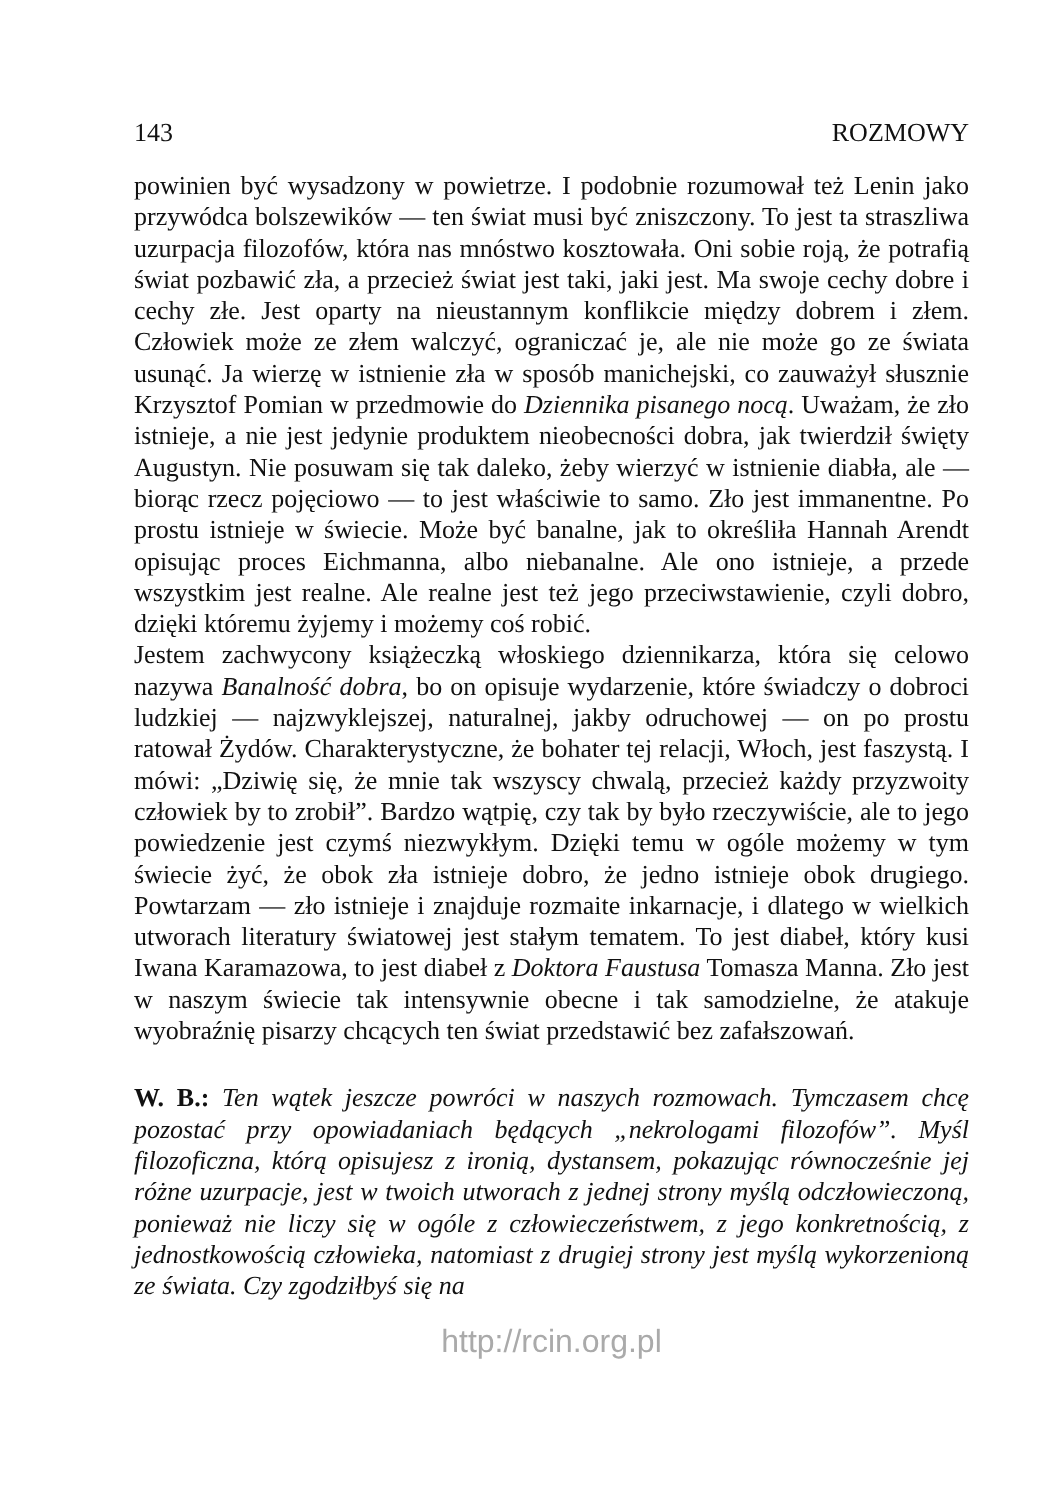143 ROZMOWY
powinien być wysadzony w powietrze. I podobnie rozumował też Lenin jako przywódca bolszewików — ten świat musi być zniszczony. To jest ta straszliwa uzurpacja filozofów, która nas mnóstwo kosztowała. Oni sobie roją, że potrafią świat pozbawić zła, a przecież świat jest taki, jaki jest. Ma swoje cechy dobre i cechy złe. Jest oparty na nieustannym konflikcie między dobrem i złem. Człowiek może ze złem walczyć, ograniczać je, ale nie może go ze świata usunąć. Ja wierzę w istnienie zła w sposób manichejski, co zauważył słusznie Krzysztof Pomian w przedmowie do Dziennika pisanego nocą. Uważam, że zło istnieje, a nie jest jedynie produktem nieobecności dobra, jak twierdził święty Augustyn. Nie posuwam się tak daleko, żeby wierzyć w istnienie diabła, ale — biorąc rzecz pojęciowo — to jest właściwie to samo. Zło jest immanentne. Po prostu istnieje w świecie. Może być banalne, jak to określiła Hannah Arendt opisując proces Eichmanna, albo niebanalne. Ale ono istnieje, a przede wszystkim jest realne. Ale realne jest też jego przeciwstawienie, czyli dobro, dzięki któremu żyjemy i możemy coś robić.
Jestem zachwycony książeczką włoskiego dziennikarza, która się celowo nazywa Banalność dobra, bo on opisuje wydarzenie, które świadczy o dobroci ludzkiej — najzwyklejszej, naturalnej, jakby odruchowej — on po prostu ratował Żydów. Charakterystyczne, że bohater tej relacji, Włoch, jest faszystą. I mówi: „Dziwię się, że mnie tak wszyscy chwalą, przecież każdy przyzwoity człowiek by to zrobił”. Bardzo wątpię, czy tak by było rzeczywiście, ale to jego powiedzenie jest czymś niezwykłym. Dzięki temu w ogóle możemy w tym świecie żyć, że obok zła istnieje dobro, że jedno istnieje obok drugiego. Powtarzam — zło istnieje i znajduje rozmaite inkarnacje, i dlatego w wielkich utworach literatury światowej jest stałym tematem. To jest diabeł, który kusi Iwana Karamazowa, to jest diabeł z Doktora Faustusa Tomasza Manna. Zło jest w naszym świecie tak intensywnie obecne i tak samodzielne, że atakuje wyobraźnię pisarzy chcących ten świat przedstawić bez zafałszowań.
W. B.: Ten wątek jeszcze powróci w naszych rozmowach. Tymczasem chcę pozostać przy opowiadaniach będących „nekrologami filozofów”. Myśl filozoficzna, którą opisujesz z ironią, dystansem, pokazując równocześnie jej różne uzurpacje, jest w twoich utworach z jednej strony myślą odczłowieczoną, ponieważ nie liczy się w ogóle z człowieczeństwem, z jego konkretnością, z jednostkowością człowieka, natomiast z drugiej strony jest myślą wykorzenioną ze świata. Czy zgodziłbyś się na
http://rcin.org.pl